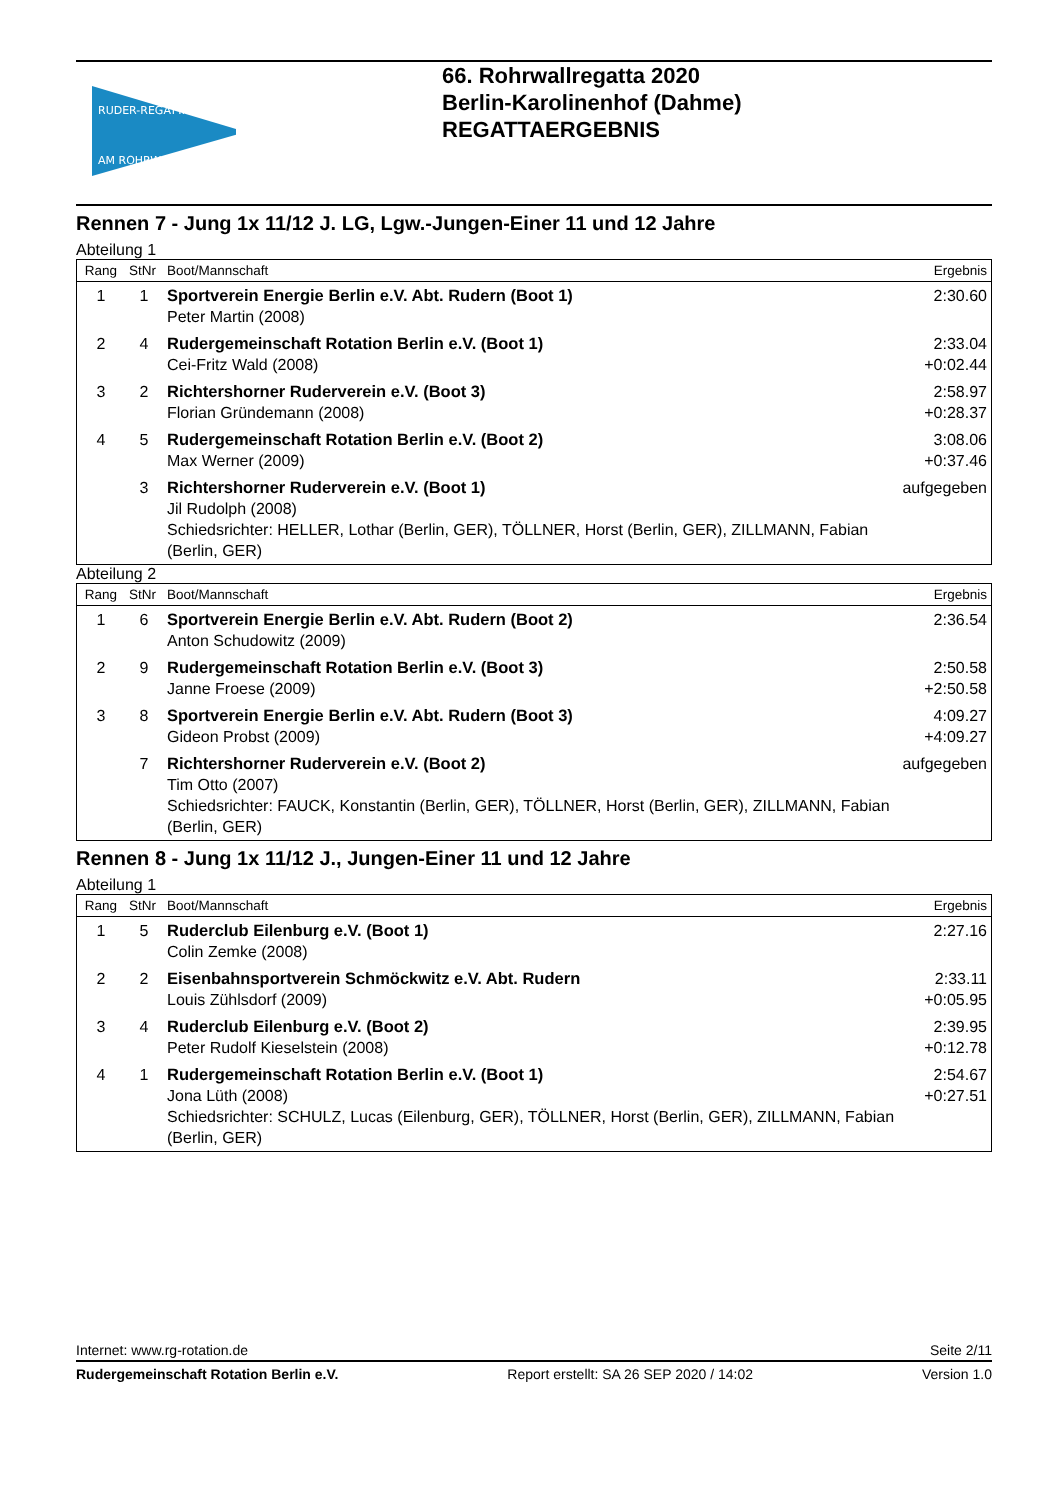RUDER-REGATTA
AM ROHRWALL
66. Rohrwallregatta 2020
Berlin-Karolinenhof (Dahme)
REGATTAERGEBNIS
Rennen 7 - Jung 1x 11/12 J. LG, Lgw.-Jungen-Einer 11 und 12 Jahre
Abteilung 1
| Rang | StNr | Boot/Mannschaft | Ergebnis |
| --- | --- | --- | --- |
| 1 | 1 | Sportverein Energie Berlin e.V. Abt. Rudern (Boot 1) Peter Martin (2008) | 2:30.60 |
| 2 | 4 | Rudergemeinschaft Rotation Berlin e.V. (Boot 1) Cei-Fritz Wald (2008) | 2:33.04 +0:02.44 |
| 3 | 2 | Richtershorner Ruderverein e.V. (Boot 3) Florian Gründemann (2008) | 2:58.97 +0:28.37 |
| 4 | 5 | Rudergemeinschaft Rotation Berlin e.V. (Boot 2) Max Werner (2009) | 3:08.06 +0:37.46 |
| | 3 | Richtershorner Ruderverein e.V. (Boot 1) Jil Rudolph (2008) Schiedsrichter: HELLER, Lothar (Berlin, GER), TÖLLNER, Horst (Berlin, GER), ZILLMANN, Fabian (Berlin, GER) | aufgegeben |
Abteilung 2
| Rang | StNr | Boot/Mannschaft | Ergebnis |
| --- | --- | --- | --- |
| 1 | 6 | Sportverein Energie Berlin e.V. Abt. Rudern (Boot 2) Anton Schudowitz (2009) | 2:36.54 |
| 2 | 9 | Rudergemeinschaft Rotation Berlin e.V. (Boot 3) Janne Froese (2009) | 2:50.58 +2:50.58 |
| 3 | 8 | Sportverein Energie Berlin e.V. Abt. Rudern (Boot 3) Gideon Probst (2009) | 4:09.27 +4:09.27 |
| | 7 | Richtershorner Ruderverein e.V. (Boot 2) Tim Otto (2007) Schiedsrichter: FAUCK, Konstantin (Berlin, GER), TÖLLNER, Horst (Berlin, GER), ZILLMANN, Fabian (Berlin, GER) | aufgegeben |
Rennen 8 - Jung 1x 11/12 J., Jungen-Einer 11 und 12 Jahre
Abteilung 1
| Rang | StNr | Boot/Mannschaft | Ergebnis |
| --- | --- | --- | --- |
| 1 | 5 | Ruderclub Eilenburg e.V. (Boot 1) Colin Zemke (2008) | 2:27.16 |
| 2 | 2 | Eisenbahnsportverein Schmöckwitz e.V. Abt. Rudern Louis Zühlsdorf (2009) | 2:33.11 +0:05.95 |
| 3 | 4 | Ruderclub Eilenburg e.V. (Boot 2) Peter Rudolf Kieselstein (2008) | 2:39.95 +0:12.78 |
| 4 | 1 | Rudergemeinschaft Rotation Berlin e.V. (Boot 1) Jona Lüth (2008) Schiedsrichter: SCHULZ, Lucas (Eilenburg, GER), TÖLLNER, Horst (Berlin, GER), ZILLMANN, Fabian (Berlin, GER) | 2:54.67 +0:27.51 |
Internet: www.rg-rotation.de Seite 2/11
Rudergemeinschaft Rotation Berlin e.V. Report erstellt: SA 26 SEP 2020 / 14:02 Version 1.0